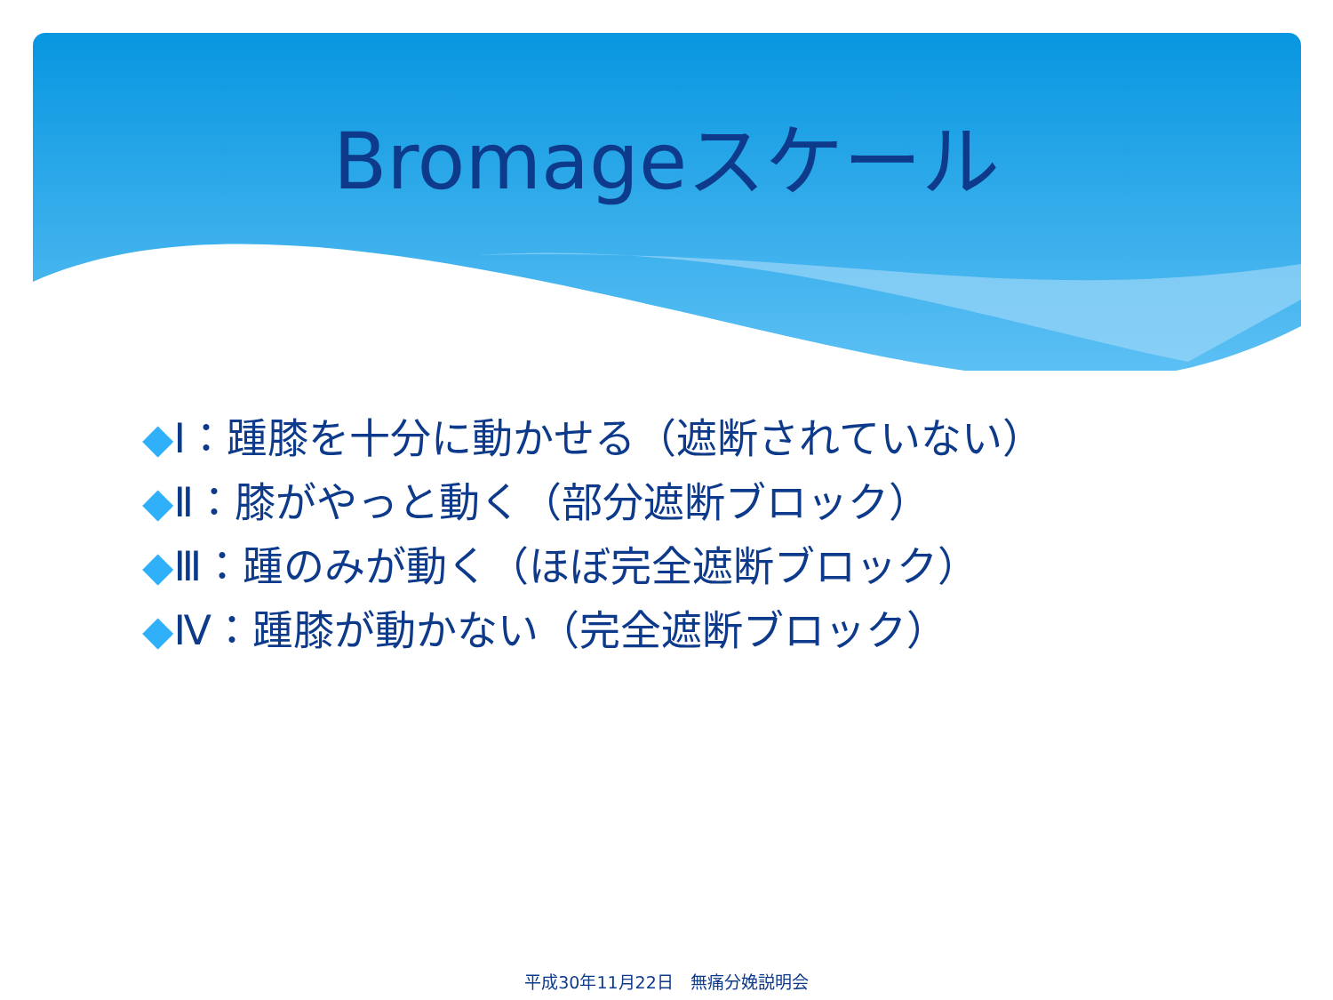Bromageスケール
◆Ⅰ：踵膝を十分に動かせる（遮断されていない）
◆Ⅱ：膝がやっと動く（部分遮断ブロック）
◆Ⅲ：踵のみが動く（ほぼ完全遮断ブロック）
◆Ⅳ：踵膝が動かない（完全遮断ブロック）
平成30年11月22日　無痛分娩説明会